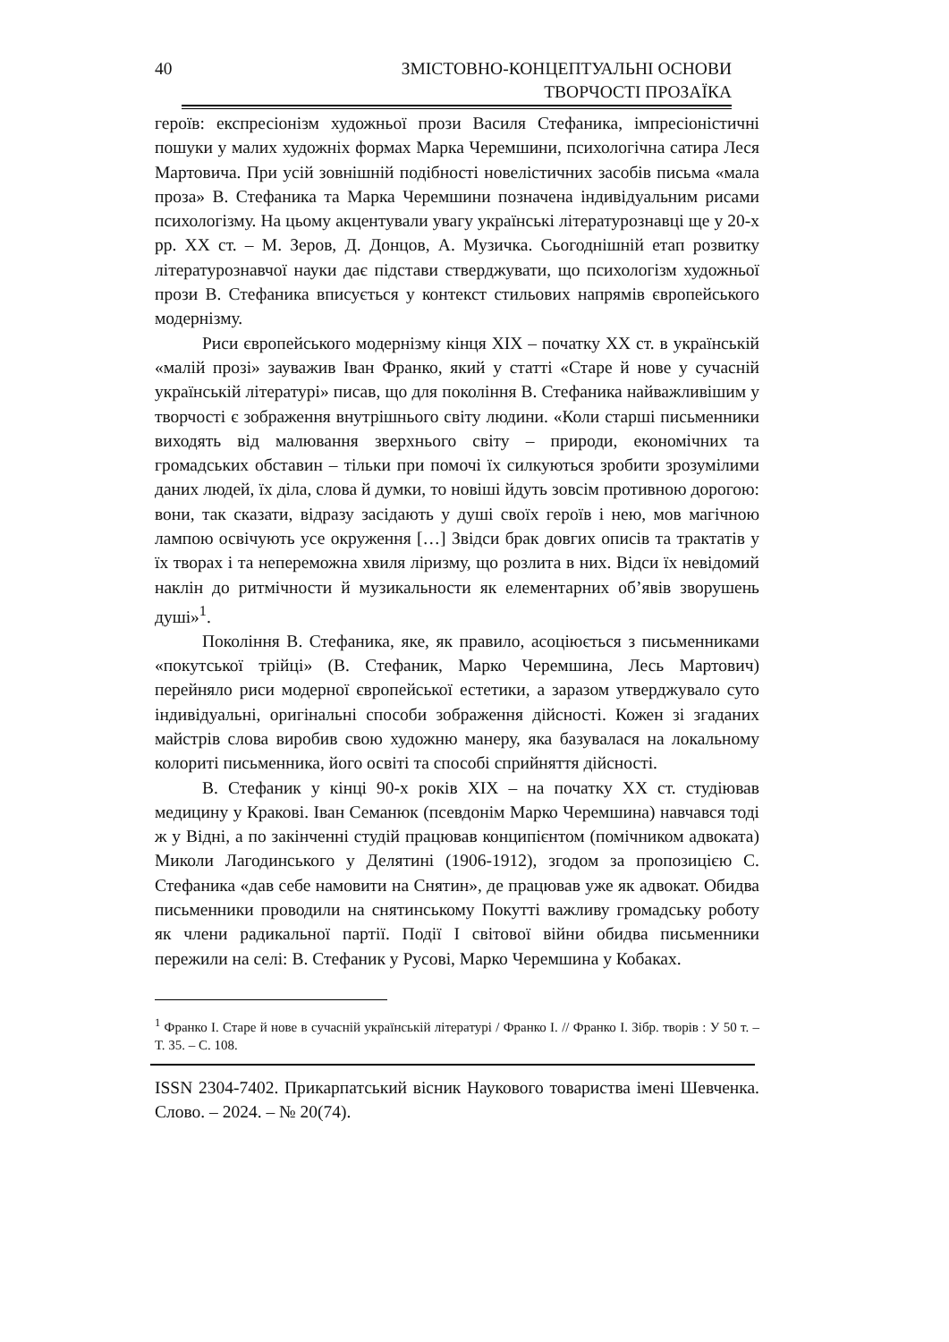40
ЗМІСТОВНО-КОНЦЕПТУАЛЬНІ ОСНОВИ
ТВОРЧОСТІ ПРОЗАЇКА
героїв: експресіонізм художньої прози Василя Стефаника, імпресіоністичні пошуки у малих художніх формах Марка Черемшини, психологічна сатира Леся Мартовича. При усій зовнішній подібності новелістичних засобів письма «мала проза» В. Стефаника та Марка Черемшини позначена індивідуальним рисами психологізму. На цьому акцентували увагу українські літературознавці ще у 20-х рр. ХХ ст. – М. Зеров, Д. Донцов, А. Музичка. Сьогоднішній етап розвитку літературознавчої науки дає підстави стверджувати, що психологізм художньої прози В. Стефаника вписується у контекст стильових напрямів європейського модернізму.
Риси європейського модернізму кінця ХІХ – початку ХХ ст. в українській «малій прозі» зауважив Іван Франко, який у статті «Старе й нове у сучасній українській літературі» писав, що для покоління В. Стефаника найважливішим у творчості є зображення внутрішнього світу людини. «Коли старші письменники виходять від малювання зверхнього світу – природи, економічних та громадських обставин – тільки при помочі їх силкуються зробити зрозумілими даних людей, їх діла, слова й думки, то новіші йдуть зовсім противною дорогою: вони, так сказати, відразу засідають у душі своїх героїв і нею, мов магічною лампою освічують усе окруження […] Звідси брак довгих описів та трактатів у їх творах і та непереможна хвиля ліризму, що розлита в них. Відси їх невідомий наклін до ритмічности й музикальности як елементарних об’явів зворушень душі»<sup>1</sup>.
Покоління В. Стефаника, яке, як правило, асоціюється з письменниками «покутської трійці» (В. Стефаник, Марко Черемшина, Лесь Мартович) перейняло риси модерної європейської естетики, а заразом утверджувало суто індивідуальні, оригінальні способи зображення дійсності. Кожен зі згаданих майстрів слова виробив свою художню манеру, яка базувалася на локальному колориті письменника, його освіті та способі сприйняття дійсності.
В. Стефаник у кінці 90-х років ХІХ – на початку ХХ ст. студіював медицину у Кракові. Іван Семанюк (псевдонім Марко Черемшина) навчався тоді ж у Відні, а по закінченні студій працював конципієнтом (помічником адвоката) Миколи Лагодинського у Делятині (1906-1912), згодом за пропозицією С. Стефаника «дав себе намовити на Снятин», де працював уже як адвокат. Обидва письменники проводили на снятинському Покутті важливу громадську роботу як члени радикальної партії. Події І світової війни обидва письменники пережили на селі: В. Стефаник у Русові, Марко Черемшина у Кобаках.
<sup>1</sup> Франко І. Старе й нове в сучасній українській літературі / Франко І. // Франко І. Зібр. творів : У 50 т. – Т. 35. – С. 108.
ISSN 2304-7402. Прикарпатський вісник Наукового товариства імені Шевченка. Слово. – 2024. – № 20(74).